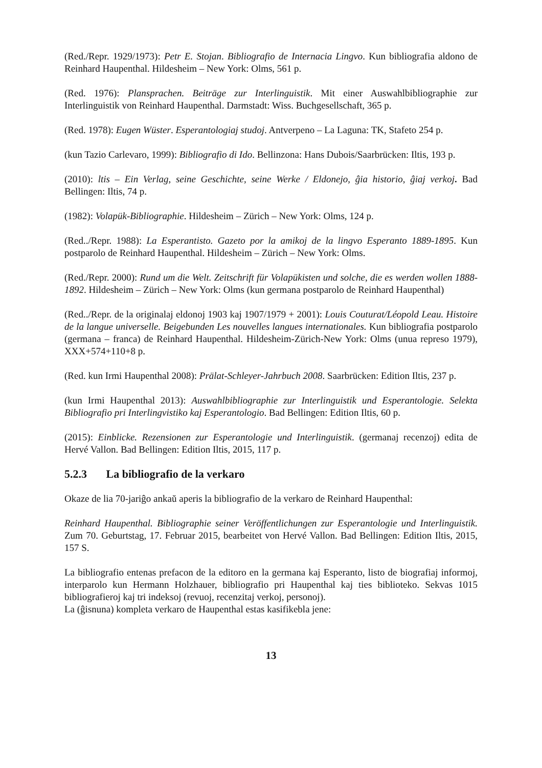(Red./Repr. 1929/1973): Petr E. Stojan. Bibliografio de Internacia Lingvo. Kun bibliografia aldono de Reinhard Haupenthal. Hildesheim – New York: Olms, 561 p.
(Red. 1976): Plansprachen. Beiträge zur Interlinguistik. Mit einer Auswahlbibliographie zur Interlinguistik von Reinhard Haupenthal. Darmstadt: Wiss. Buchgesellschaft, 365 p.
(Red. 1978): Eugen Wüster. Esperantologiaj studoj. Antverpeno – La Laguna: TK, Stafeto 254 p.
(kun Tazio Carlevaro, 1999): Bibliografio di Ido. Bellinzona: Hans Dubois/Saarbrücken: Iltis, 193 p.
(2010): ltis – Ein Verlag, seine Geschichte, seine Werke / Eldonejo, ĝia historio, ĝiaj verkoj. Bad Bellingen: Iltis, 74 p.
(1982): Volapük-Bibliographie. Hildesheim – Zürich – New York: Olms, 124 p.
(Red../Repr. 1988): La Esperantisto. Gazeto por la amikoj de la lingvo Esperanto 1889-1895. Kun postparolo de Reinhard Haupenthal. Hildesheim – Zürich – New York: Olms.
(Red./Repr. 2000): Rund um die Welt. Zeitschrift für Volapükisten und solche, die es werden wollen 1888-1892. Hildesheim – Zürich – New York: Olms (kun germana postparolo de Reinhard Haupenthal)
(Red../Repr. de la originalaj eldonoj 1903 kaj 1907/1979 + 2001): Louis Couturat/Léopold Leau. Histoire de la langue universelle. Beigebunden Les nouvelles langues internationales. Kun bibliografia postparolo (germana – franca) de Reinhard Haupenthal. Hildesheim-Zürich-New York: Olms (unua represo 1979), XXX+574+110+8 p.
(Red. kun Irmi Haupenthal 2008): Prälat-Schleyer-Jahrbuch 2008. Saarbrücken: Edition Iltis, 237 p.
(kun Irmi Haupenthal 2013): Auswahlbibliographie zur Interlinguistik und Esperantologie. Selekta Bibliografio pri Interlingvistiko kaj Esperantologio. Bad Bellingen: Edition Iltis, 60 p.
(2015): Einblicke. Rezensionen zur Esperantologie und Interlinguistik. (germanaj recenzoj) edita de Hervé Vallon. Bad Bellingen: Edition Iltis, 2015, 117 p.
5.2.3 La bibliografio de la verkaro
Okaze de lia 70-jariĝo ankaŭ aperis la bibliografio de la verkaro de Reinhard Haupenthal:
Reinhard Haupenthal. Bibliographie seiner Veröffentlichungen zur Esperantologie und Interlinguistik. Zum 70. Geburtstag, 17. Februar 2015, bearbeitet von Hervé Vallon. Bad Bellingen: Edition Iltis, 2015, 157 S.
La bibliografio entenas prefacon de la editoro en la germana kaj Esperanto, listo de biografiaj informoj, interparolo kun Hermann Holzhauer, bibliografio pri Haupenthal kaj ties biblioteko. Sekvas 1015 bibliografieroj kaj tri indeksoj (revuoj, recenzitaj verkoj, personoj).
La (ĝisnuna) kompleta verkaro de Haupenthal estas kasifikebla jene:
13